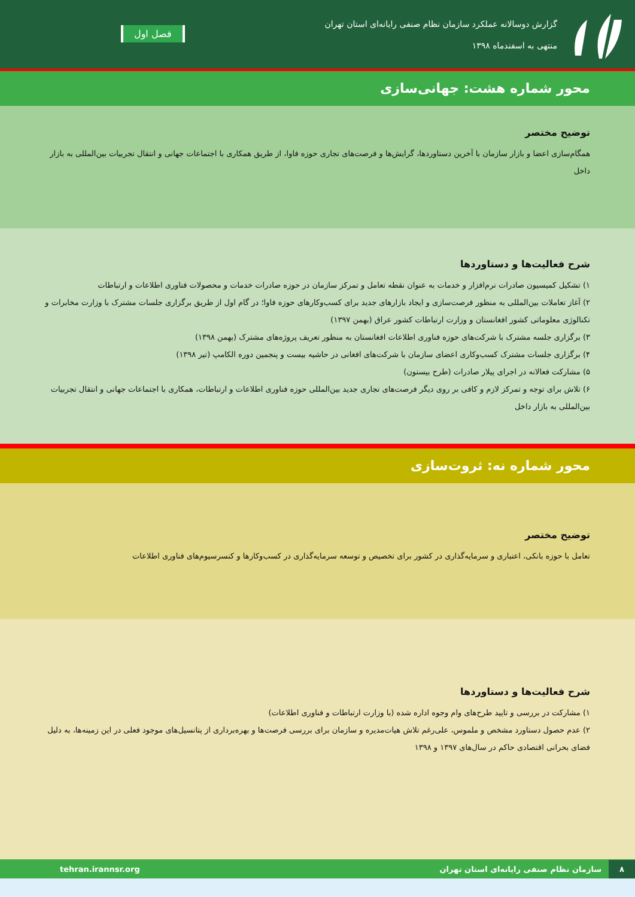گزارش دوسالانه عملکرد سازمان نظام صنفی رایانه‌ای استان تهران
منتهی به اسفندماه ۱۳۹۸
فصل اول
محور شماره هشت: جهانی‌سازی
توضیح مختصر
همگام‌سازی اعضا و بازار سازمان با آخرین دستاوردها، گرایش‌ها و فرصت‌های تجاری حوزه فاوا، از طریق همکاری با اجتماعات جهانی و انتقال تجربیات بین‌المللی به بازار داخل
شرح فعالیت‌ها و دستاوردها
۱) تشکیل کمیسیون صادرات نرم‌افزار و خدمات به عنوان نقطه تعامل و تمرکز سازمان در حوزه صادرات خدمات و محصولات فناوری اطلاعات و ارتباطات
۲) آغاز تعاملات بین‌المللی به منظور فرصت‌سازی و ایجاد بازارهای جدید برای کسب‌وکارهای حوزه فاوا؛ در گام اول از طریق برگزاری جلسات مشترک با وزارت مخابرات و تکنالوژی معلوماتی کشور افغانستان و وزارت ارتباطات کشور عراق (بهمن ۱۳۹۷)
۳) برگزاری جلسه مشترک با شرکت‌های حوزه فناوری اطلاعات افغانستان به منظور تعریف پروژه‌های مشترک (بهمن ۱۳۹۸)
۴) برگزاری جلسات مشترک کسب‌وکاری اعضای سازمان با شرکت‌های افغانی در حاشیه بیست و پنجمین دوره الکامپ (تیر ۱۳۹۸)
۵) مشارکت فعالانه در اجرای پیلار صادرات (طرح بیستون)
۶) تلاش برای توجه و تمرکز لازم و کافی بر روی دیگر فرصت‌های تجاری جدید بین‌المللی حوزه فناوری اطلاعات و ارتباطات، همکاری با اجتماعات جهانی و انتقال تجربیات بین‌المللی به بازار داخل
محور شماره نه: ثروت‌سازی
توضیح مختصر
تعامل با حوزه بانکی، اعتباری و سرمایه‌گذاری در کشور برای تخصیص و توسعه سرمایه‌گذاری در کسب‌وکارها و کنسرسیوم‌های فناوری اطلاعات
شرح فعالیت‌ها و دستاوردها
۱) مشارکت در بررسی و تایید طرح‌های وام وجوه اداره شده (با وزارت ارتباطات و فناوری اطلاعات)
۲) عدم حصول دستاورد مشخص و ملموس، علی‌رغم تلاش هیات‌مدیره و سازمان برای بررسی فرصت‌ها و بهره‌برداری از پتانسیل‌های موجود فعلی در این زمینه‌ها، به دلیل فضای بحرانی اقتصادی حاکم در سال‌های ۱۳۹۷ و ۱۳۹۸
۸ سازمان نظام صنفی رایانه‌ای استان تهران
tehran.irannsr.org